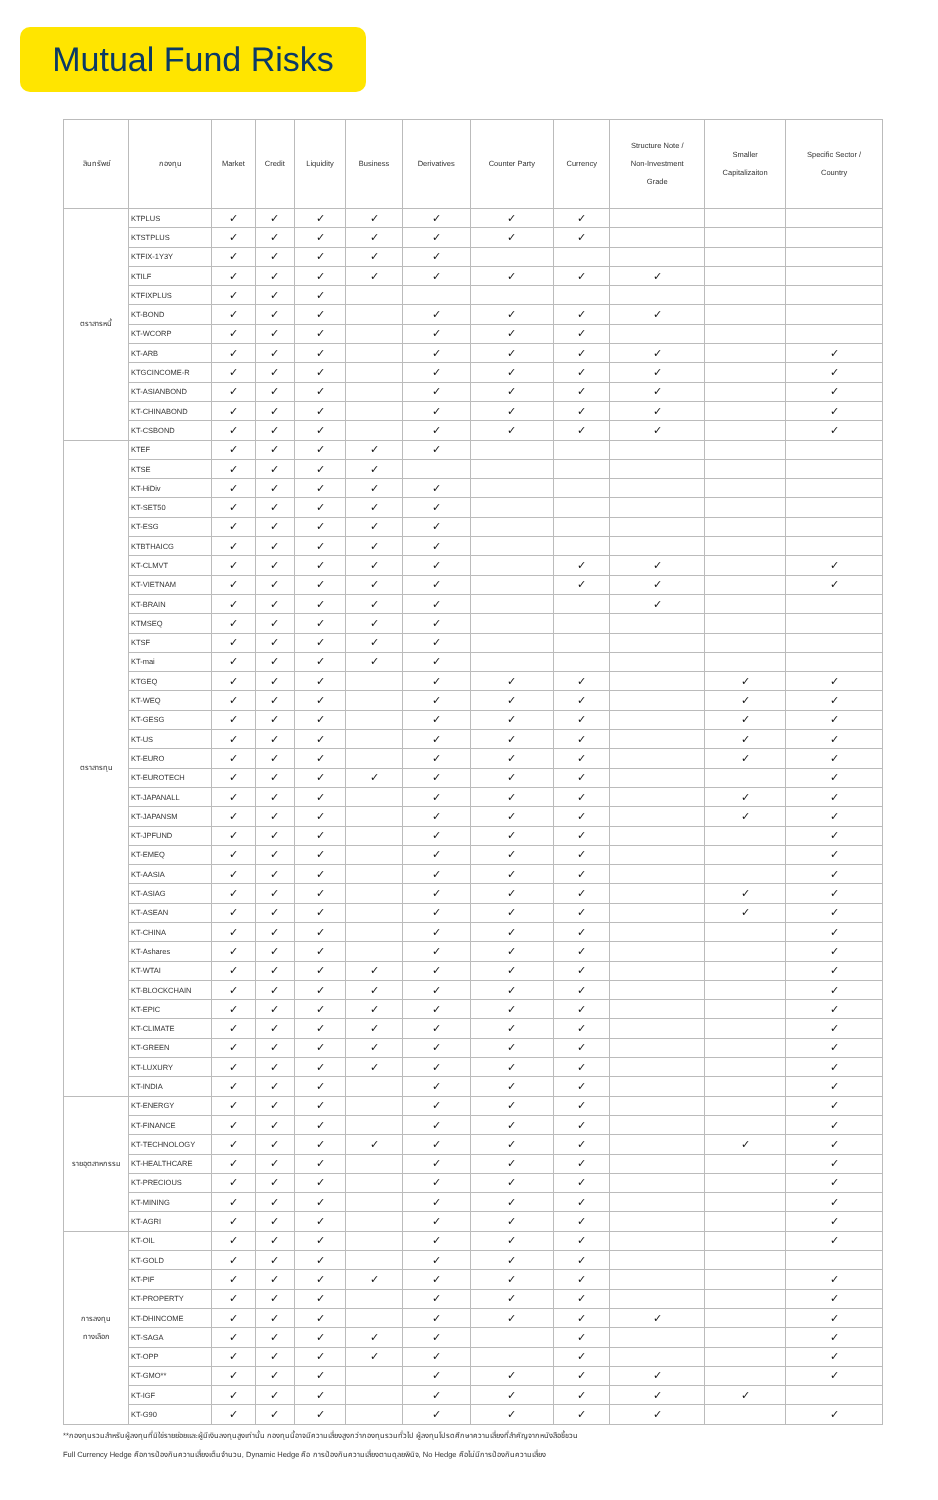Mutual Fund Risks
| สินทรัพย์ | กองทุน | Market | Credit | Liquidity | Business | Derivatives | Counter Party | Currency | Structure Note / Non-Investment Grade | Smaller Capitalizaiton | Specific Sector / Country |
| --- | --- | --- | --- | --- | --- | --- | --- | --- | --- | --- | --- |
| ตราสารหนี้ | KTPLUS | ✓ | ✓ | ✓ | ✓ | ✓ | ✓ | ✓ | | | |
| | KTSTPLUS | ✓ | ✓ | ✓ | ✓ | ✓ | ✓ | ✓ | | | |
| | KTFIX-1Y3Y | ✓ | ✓ | ✓ | ✓ | ✓ | | | | | |
| | KTILF | ✓ | ✓ | ✓ | ✓ | ✓ | ✓ | ✓ | ✓ | | |
| | KTFIXPLUS | ✓ | ✓ | ✓ | | | | | | | |
| | KT-BOND | ✓ | ✓ | ✓ | | ✓ | ✓ | ✓ | ✓ | | |
| | KT-WCORP | ✓ | ✓ | ✓ | | ✓ | ✓ | ✓ | | | |
| | KT-ARB | ✓ | ✓ | ✓ | | ✓ | ✓ | ✓ | ✓ | | ✓ |
| | KTGCINCOME-R | ✓ | ✓ | ✓ | | ✓ | ✓ | ✓ | ✓ | | ✓ |
| | KT-ASIANBOND | ✓ | ✓ | ✓ | | ✓ | ✓ | ✓ | ✓ | | ✓ |
| | KT-CHINABOND | ✓ | ✓ | ✓ | | ✓ | ✓ | ✓ | ✓ | | ✓ |
| | KT-CSBOND | ✓ | ✓ | ✓ | | ✓ | ✓ | ✓ | ✓ | | ✓ |
| ตราสารทุน | KTEF | ✓ | ✓ | ✓ | ✓ | ✓ | | | | | |
| | KTSE | ✓ | ✓ | ✓ | ✓ | | | | | | |
| | KT-HiDiv | ✓ | ✓ | ✓ | ✓ | ✓ | | | | | |
| | KT-SET50 | ✓ | ✓ | ✓ | ✓ | ✓ | | | | | |
| | KT-ESG | ✓ | ✓ | ✓ | ✓ | ✓ | | | | | |
| | KTBTHAICG | ✓ | ✓ | ✓ | ✓ | ✓ | | | | | |
| | KT-CLMVT | ✓ | ✓ | ✓ | ✓ | ✓ | | ✓ | ✓ | | ✓ |
| | KT-VIETNAM | ✓ | ✓ | ✓ | ✓ | ✓ | | ✓ | ✓ | | ✓ |
| | KT-BRAIN | ✓ | ✓ | ✓ | ✓ | ✓ | | | ✓ | | |
| | KTMSEQ | ✓ | ✓ | ✓ | ✓ | ✓ | | | | | |
| | KTSF | ✓ | ✓ | ✓ | ✓ | ✓ | | | | | |
| | KT-mai | ✓ | ✓ | ✓ | ✓ | ✓ | | | | | |
| | KTGEQ | ✓ | ✓ | ✓ | | ✓ | ✓ | ✓ | | ✓ | ✓ |
| | KT-WEQ | ✓ | ✓ | ✓ | | ✓ | ✓ | ✓ | | ✓ | ✓ |
| | KT-GESG | ✓ | ✓ | ✓ | | ✓ | ✓ | ✓ | | ✓ | ✓ |
| | KT-US | ✓ | ✓ | ✓ | | ✓ | ✓ | ✓ | | ✓ | ✓ |
| | KT-EURO | ✓ | ✓ | ✓ | | ✓ | ✓ | ✓ | | ✓ | ✓ |
| | KT-EUROTECH | ✓ | ✓ | ✓ | ✓ | ✓ | ✓ | ✓ | | | ✓ |
| | KT-JAPANALL | ✓ | ✓ | ✓ | | ✓ | ✓ | ✓ | | ✓ | ✓ |
| | KT-JAPANSM | ✓ | ✓ | ✓ | | ✓ | ✓ | ✓ | | ✓ | ✓ |
| | KT-JPFUND | ✓ | ✓ | ✓ | | ✓ | ✓ | ✓ | | | ✓ |
| | KT-EMEQ | ✓ | ✓ | ✓ | | ✓ | ✓ | ✓ | | | ✓ |
| | KT-AASIA | ✓ | ✓ | ✓ | | ✓ | ✓ | ✓ | | | ✓ |
| | KT-ASIAG | ✓ | ✓ | ✓ | | ✓ | ✓ | ✓ | | ✓ | ✓ |
| | KT-ASEAN | ✓ | ✓ | ✓ | | ✓ | ✓ | ✓ | | ✓ | ✓ |
| | KT-CHINA | ✓ | ✓ | ✓ | | ✓ | ✓ | ✓ | | | ✓ |
| | KT-Ashares | ✓ | ✓ | ✓ | | ✓ | ✓ | ✓ | | | ✓ |
| | KT-WTAI | ✓ | ✓ | ✓ | ✓ | ✓ | ✓ | ✓ | | | ✓ |
| | KT-BLOCKCHAIN | ✓ | ✓ | ✓ | ✓ | ✓ | ✓ | ✓ | | | ✓ |
| | KT-EPIC | ✓ | ✓ | ✓ | ✓ | ✓ | ✓ | ✓ | | | ✓ |
| | KT-CLIMATE | ✓ | ✓ | ✓ | ✓ | ✓ | ✓ | ✓ | | | ✓ |
| | KT-GREEN | ✓ | ✓ | ✓ | ✓ | ✓ | ✓ | ✓ | | | ✓ |
| | KT-LUXURY | ✓ | ✓ | ✓ | ✓ | ✓ | ✓ | ✓ | | | ✓ |
| | KT-INDIA | ✓ | ✓ | ✓ | | ✓ | ✓ | ✓ | | | ✓ |
| รายอุตสาหกรรม | KT-ENERGY | ✓ | ✓ | ✓ | | ✓ | ✓ | ✓ | | | ✓ |
| | KT-FINANCE | ✓ | ✓ | ✓ | | ✓ | ✓ | ✓ | | | ✓ |
| | KT-TECHNOLOGY | ✓ | ✓ | ✓ | ✓ | ✓ | ✓ | ✓ | | ✓ | ✓ |
| | KT-HEALTHCARE | ✓ | ✓ | ✓ | | ✓ | ✓ | ✓ | | | ✓ |
| | KT-PRECIOUS | ✓ | ✓ | ✓ | | ✓ | ✓ | ✓ | | | ✓ |
| | KT-MINING | ✓ | ✓ | ✓ | | ✓ | ✓ | ✓ | | | ✓ |
| | KT-AGRI | ✓ | ✓ | ✓ | | ✓ | ✓ | ✓ | | | ✓ |
| การลงทุน ทางเลือก | KT-OIL | ✓ | ✓ | ✓ | | ✓ | ✓ | ✓ | | | ✓ |
| | KT-GOLD | ✓ | ✓ | ✓ | | ✓ | ✓ | ✓ | | | |
| | KT-PIF | ✓ | ✓ | ✓ | ✓ | ✓ | ✓ | ✓ | | | ✓ |
| | KT-PROPERTY | ✓ | ✓ | ✓ | | ✓ | ✓ | ✓ | | | ✓ |
| | KT-DHINCOME | ✓ | ✓ | ✓ | | ✓ | ✓ | ✓ | ✓ | | ✓ |
| | KT-SAGA | ✓ | ✓ | ✓ | ✓ | ✓ | | ✓ | | | ✓ |
| | KT-OPP | ✓ | ✓ | ✓ | ✓ | ✓ | | ✓ | | | ✓ |
| | KT-GMO** | ✓ | ✓ | ✓ | | ✓ | ✓ | ✓ | ✓ | | ✓ |
| | KT-IGF | ✓ | ✓ | ✓ | | ✓ | ✓ | ✓ | ✓ | ✓ | |
| | KT-G90 | ✓ | ✓ | ✓ | | ✓ | ✓ | ✓ | ✓ | | ✓ |
**กองทุนรวมสำหรับผู้ลงทุนที่มิใช่รายย่อยและผู้มีเงินลงทุนสูงเท่านั้น กองทุนนี้อาจมีความเสี่ยงสูงกว่ากองทุนรวมทั่วไป ผู้ลงทุนโปรดศึกษาความเสี่ยงที่สำคัญจากหนังสือชี้ชวน
Full Currency Hedge คือการป้องกันความเสี่ยงเต็มจำนวน, Dynamic Hedge คือ การป้องกันความเสี่ยงตามดุลยพินิจ, No Hedge คือไม่มีการป้องกันความเสี่ยง